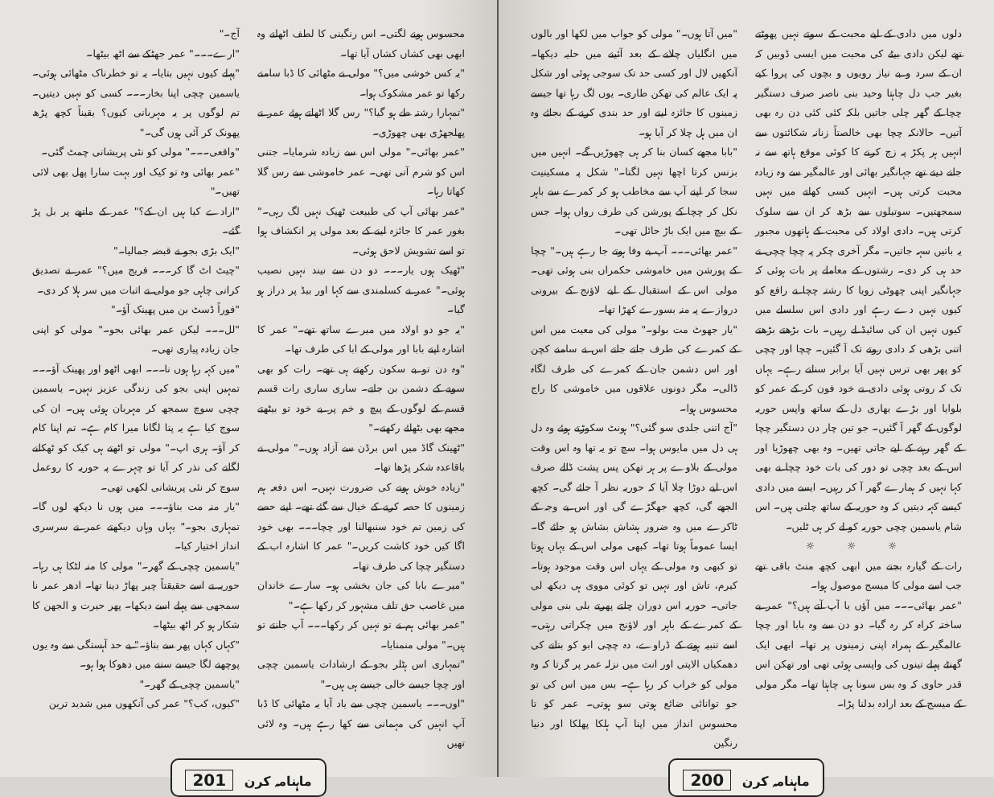دلوں میں دادی کے لیے محبت کے سوتے نہیں پھوٹتے تھے لیکن دادی بیٹے کی محبت میں ایسی ڈوبیں کہ ان کے سرد و بے نیاز رویوں و بچوں کی پروا کیے بغیر جب دل چاہتا وحید بنی ناصر صرف دستگیر چچا کے گھر چلی جاتیں بلکہ کئی کئی دن رہ بھی آتیں۔ حالانکہ چچا بھی خالصتاً زنانہ شکائتوں سے انہیں ہر پکڑ پہ زچ کرنے کا کوئی موقع ہاتھ سے نہ جانے دیتے تھے جہانگیر بھائی اور عالمگیر سے وہ زیادہ محبت کرتی ہیں۔ انہیں کسی کھاتے میں نہیں سمجھتیں۔ سوتیلوں سے بڑھ کر ان سے سلوک کرتی ہیں۔ دادی اولاد کی محبت کے ہاتھوں مجبور یہ باتیں سہہ جاتیں۔ مگر آخری چکر پہ چچا چچی نے حد ہی کر دی۔ رشتوں کے معاملے پر بات ہوئی کہ جہانگیر اپنی چھوٹی زویا کا رشتہ چچا نے رافع کو کیوں نہیں دے رہے اور دادی اس سلسلے میں کیوں نہیں ان کی سائیڈ لے رہیں۔ بات بڑھتے بڑھتے اتنی بڑھی کہ دادی روتے تک آ گئیں۔ چچا اور چچی کو پھر بھی ترس نہیں آیا برابر سناتے رہے۔ یہاں تک کہ روتی ہوئی دادی نے خود فون کر کے عمر کو بلوایا اور بڑے بھاری دل کے ساتھ واپس حوریہ لوگوں کے گھر آ گئیں۔ جو تین چار دن دستگیر چچا کے گھر رہنے کے لیے جاتی تھیں۔ وہ بھی چھوڑیا اور اس کے بعد چچی تو دور کی بات خود چچا نے بھی کہا نہیں کہ ہمارے گھر آ کر رہیں۔ ایسے میں دادی کیسے کہہ دیتیں کہ وہ حوریہ کے ساتھ چلتی ہیں۔ اس شام یاسمین چچی حوریہ کو لے کر ہی ٹلیں۔
☼ ☼ ☼
رات کے گیارہ بجنے میں ابھی کچھ منٹ باقی تھے جب اسے مولی کا میسج موصول ہوا۔
"عمر بھائی۔۔۔ میں آؤں یا آپ آتے ہیں؟" عمر بے ساختہ کراہ کر رہ گیا۔ دو دن سے وہ بابا اور چچا عالمگیر کے ہمراہ اپنی زمینوں پر تھا۔ ابھی ایک گھنٹے پہلے تینوں کی واپسی ہوئی تھی اور تھکن اس قدر حاوی کہ وہ بس سونا ہی چاہتا تھا۔ مگر مولی کے میسج کے بعد ارادہ بدلنا پڑا۔
"میں آتا ہوں۔" مولی کو جواب میں لکھا اور بالوں میں انگلیاں چلانے کے بعد آئینے میں حلیہ دیکھا۔ آنکھیں لال اور کسی حد تک سوجی ہوئی اور شکل پہ ایک عالم کی تھکن طاری۔ یوں لگ رہا تھا جیسے زمینوں کا جائزہ لینے اور حد بندی کرنے کے بجائے وہ ان میں ہل چلا کر آیا ہو۔
"بابا مجھے کسان بنا کر ہی چھوڑیں گے۔ انہیں میں بزنس کرتا اچھا نہیں لگتا۔" شکل پہ مسکینیت سجا کر اپنے آپ سے مخاطب ہو کر کمرے سے باہر نکل کر چچا کے پورشن کی طرف رواں ہوا۔ جس کے بیچ میں ایک باڑ حائل تھی۔
"عمر بھائی۔۔۔ آپ بے وفا ہوتے جا رہے ہیں۔" چچا کے پورشن میں خاموشی حکمراں بنی ہوئی تھی۔ مولی اس کے استقبال کے لیے لاؤنج کے بیرونی دروازے پہ منہ بسورے کھڑا تھا۔
"یار جھوٹ مت بولو۔" مولی کی معیت میں اس کے کمرے کی طرف جاتے جاتے اس نے سامنے کچن اور اس دشمن جان کے کمرے کی طرف لگاہ ڈالی۔ مگر دونوں علاقوں میں خاموشی کا راج محسوس ہوا۔
"آج اتنی جلدی سو گئی؟" ہونٹ سکوڑتے ہوئے وہ دل ہی دل میں مایوس ہوا۔ سچ تو یہ تھا وہ اس وقت مولی کے بلاوے پر ہر تھکن پس پشت ڈالے صرف اس لیے دوڑا چلا آیا کہ حوریہ نظر آ جائے گی۔ کچھ الجھے گی، کچھ جھگڑے گی اور اس بے وجہ کے ٹاکرے میں وہ ضرور ہشاش بشاش ہو جائے گا۔ ایسا عموماً ہوتا تھا۔ کبھی مولی اس کے یہاں ہوتا تو کبھی وہ مولی کے یہاں اس وقت موجود ہوتا۔ کیرم، تاش اور نہیں تو کوئی مووی ہی دیکھ لی جاتی۔ حوریہ اس دوران چلتے پھرتے بلی بنی مولی کے کمرے کے باہر اور لاؤنج میں چکراتی رہتی۔ اسے تنبیہ ہوتے کے ڈراوے، دہ چچی ابو کو بتانے کی دھمکیاں الاپتی اور انت میں نزلہ عمر پر گرتا کہ وہ مولی کو خراب کر رہا ہے۔ بس میں اس کی تو جو توانائی ضائع ہوتی سو ہوتی۔ عمر کو تا محسوس انداز میں اپنا آپ ہلکا پھلکا اور دنیا رنگین
ماہنامہ کرن 200
محسوس ہونے لگتی۔ اس رنگینی کا لطف اٹھانے وہ ابھی بھی کشاں کشاں آیا تھا۔
"یہ کس خوشی میں؟" مولی نے مٹھائی کا ڈبا سامنے رکھا تو عمر مشکوک ہوا۔
"تمہارا رشتہ طے ہو گیا؟" رس گلا اٹھاتے ہوئے عمر نے پھلجھڑی بھی چھوڑی۔
"عمر بھائی۔" مولی اس سے زیادہ شرمایا۔ جتنی اس کو شرم آتی تھی۔ عمر خاموشی سے رس گلا کھاتا رہا۔
"عمر بھائی آپ کی طبیعت ٹھیک نہیں لگ رہی۔" بغور عمر کا جائزہ لینے کے بعد مولی پر انکشاف ہوا تو اسے تشویش لاحق ہوئی۔
"ٹھیک ہوں یار۔۔۔ دو دن سے نیند نہیں نصیب ہوئی۔" عمر نے کسلمندی سے کہا اور بیڈ پر دراز ہو گیا۔
"یہ جو دو اولاد میں میرے ساتھ تھے۔" عمر کا اشارہ اپنے بابا اور مولی کے ابا کی طرف تھا۔
"وہ دن تو بے سکون رکھتے ہی تھے۔ رات کو بھی سونے کے دشمن بن جاتے۔ ساری ساری رات قسم قسم کے لوگوں کے پیچ و خم پر بے خود تو بیٹھتے مجھے بھی بٹھائے رکھتے۔"
"ٹھینک گاڈ میں اس برڈن سے آزاد ہوں۔" مولی نے باقاعدہ شکر پڑھا تھا۔
"زیادہ خوش ہونے کی ضرورت نہیں۔ اس دفعہ ہم زمینوں کا حصہ کرنے کے خیال سے گئے تھے۔ اپنے حصے کی زمین تم خود سنبھالنا اور چچا۔۔۔ بھی خود اگا کیں خود کاشت کریں۔" عمر کا اشارہ اب کے دستگیر چچا کی طرف تھا۔
"میرے بابا کی جان بخشی ہو۔ سارے خاندان میں غاصب حق تلف مشہور کر رکھا ہے۔"
"عمر بھائی ہم نے تو نہیں کر رکھا۔۔۔ آپ جانتے تو ہیں۔" مولی منمنایا۔
"تمہاری اس ہٹلر بجو کے ارشادات یاسمین چچی اور چچا جیسے خالی جیسے ہی ہیں۔"
"اوں۔۔۔ یاسمین چچی سے یاد آیا یہ مٹھائی کا ڈبا آپ انہیں کی مہمانی سے کھا رہے ہیں۔ وہ لائی تھیں
آج۔"
"ارے۔۔۔" عمر جھٹکے سے اٹھ بیٹھا۔
"پہلے کیوں نہیں بتایا۔ یہ تو خطرناک مٹھائی ہوئی۔ یاسمین چچی اپنا بخار۔۔۔ کسی کو نہیں دیتیں۔ تم لوگوں پر یہ مہربانی کیوں؟ یقیناً کچھ پڑھ پھونک کر آئی ہوں گی۔"
"واقعی۔۔۔" مولی کو نئی پریشانی چمٹ گئی۔
"عمر بھائی وہ تو کیک اور بہت سارا پھل بھی لائی تھیں۔"
"ارادے کیا ہیں ان کے؟" عمر کے ماتھے پر بل پڑ گئے۔
"ایک بڑی بجو نے قبضہ جمالیا۔"
"چیٹ اٹ گا کر۔۔۔ فریج میں؟" عمر نے تصدیق کرانی چاہی جو مولی نے اثبات میں سر ہلا کر دی۔
"فوراً ڈسٹ بن میں پھینک آؤ۔"
"لل۔۔۔ لیکن عمر بھائی بجو۔" مولی کو اپنی جان زیادہ پیاری تھی۔
"میں کہہ رہا ہوں نا۔۔۔ ابھی اٹھو اور پھینک آؤ۔۔۔ تمہیں اپنی بجو کی زندگی عزیز نہیں۔ یاسمین چچی سوچ سمجھ کر مہربان ہوئی ہیں۔ ان کی سوچ کیا ہے یہ پتا لگانا میرا کام ہے۔ تم اپنا کام کر آؤ۔ ہری اپ۔" مولی تو اٹھتے ہی کیک کو ٹھکانے لگانے کی نذر کر آیا تو چہرے پہ حوریہ کا روعمل سوچ کر نئی پریشانی لکھی تھی۔
"یار منہ مت بناؤ۔۔۔ میں ہوں نا دیکھ لوں گا۔ تمہاری بجو۔" یہاں وہاں دیکھتے عمر نے سرسری انداز اختیار کیا۔
"یاسمین چچی کے گھر۔" مولی کا منہ لٹکا ہی رہا۔ حوریہ نے اسے حقیقتاً چیر پھاڑ دینا تھا۔ ادھر عمر نا سمجھی سے پہلے اسے دیکھا۔ پھر حیرت و الجھن کا شکار ہو کر اٹھ بیٹھا۔
"کہاں کہاں پھر سے بتاؤ۔" بے حد آہستگی سے وہ یوں پوچھنے لگا جیسے سننے میں دھوکا ہوا ہو۔
"یاسمین چچی کے گھر۔"
"کیوں، کب؟" عمر کی آنکھوں میں شدید ترین
ماہنامہ کرن 201